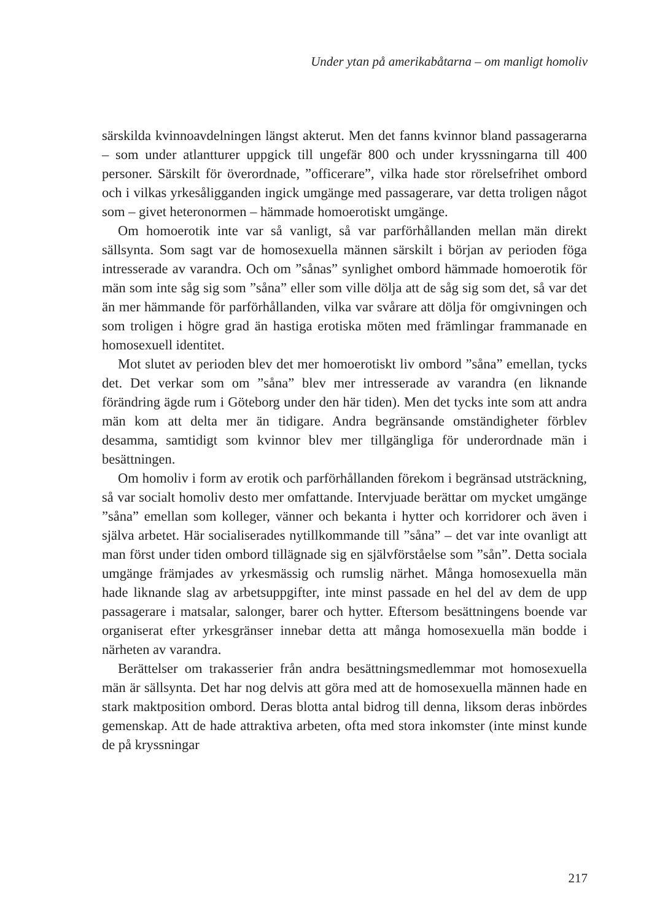Under ytan på amerikabåtarna – om manligt homoliv
särskilda kvinnoavdelningen längst akterut. Men det fanns kvinnor bland passagerarna – som under atlantturer uppgick till ungefär 800 och under kryssningarna till 400 personer. Särskilt för överordnade, ”officerare”, vilka hade stor rörelsefrihet ombord och i vilkas yrkesåligganden ingick umgänge med passagerare, var detta troligen något som – givet heteronormen – hämmade homoerotiskt umgänge.
Om homoerotik inte var så vanligt, så var parförhållanden mellan män direkt sällsynta. Som sagt var de homosexuella männen särskilt i början av perioden föga intresserade av varandra. Och om ”sånas” synlighet ombord hämmade homoerotik för män som inte såg sig som ”såna” eller som ville dölja att de såg sig som det, så var det än mer hämmande för parförhållanden, vilka var svårare att dölja för omgivningen och som troligen i högre grad än hastiga erotiska möten med främlingar frammanade en homosexuell identitet.
Mot slutet av perioden blev det mer homoerotiskt liv ombord ”såna” emellan, tycks det. Det verkar som om ”såna” blev mer intresserade av varandra (en liknande förändring ägde rum i Göteborg under den här tiden). Men det tycks inte som att andra män kom att delta mer än tidigare. Andra begränsande omständigheter förblev desamma, samtidigt som kvinnor blev mer tillgängliga för underordnade män i besättningen.
Om homoliv i form av erotik och parförhållanden förekom i begränsad utsträckning, så var socialt homoliv desto mer omfattande. Intervjuade berättar om mycket umgänge ”såna” emellan som kolleger, vänner och bekanta i hytter och korridorer och även i själva arbetet. Här socialiserades nytillkommande till ”såna” – det var inte ovanligt att man först under tiden ombord tillägnade sig en självförståelse som ”sån”. Detta sociala umgänge främjades av yrkesmässig och rumslig närhet. Många homosexuella män hade liknande slag av arbetsuppgifter, inte minst passade en hel del av dem de upp passagerare i matsalar, salonger, barer och hytter. Eftersom besättningens boende var organiserat efter yrkesgränser innebar detta att många homosexuella män bodde i närheten av varandra.
Berättelser om trakasserier från andra besättningsmedlemmar mot homosexuella män är sällsynta. Det har nog delvis att göra med att de homosexuella männen hade en stark maktposition ombord. Deras blotta antal bidrog till denna, liksom deras inbördes gemenskap. Att de hade attraktiva arbeten, ofta med stora inkomster (inte minst kunde de på kryssningar
217